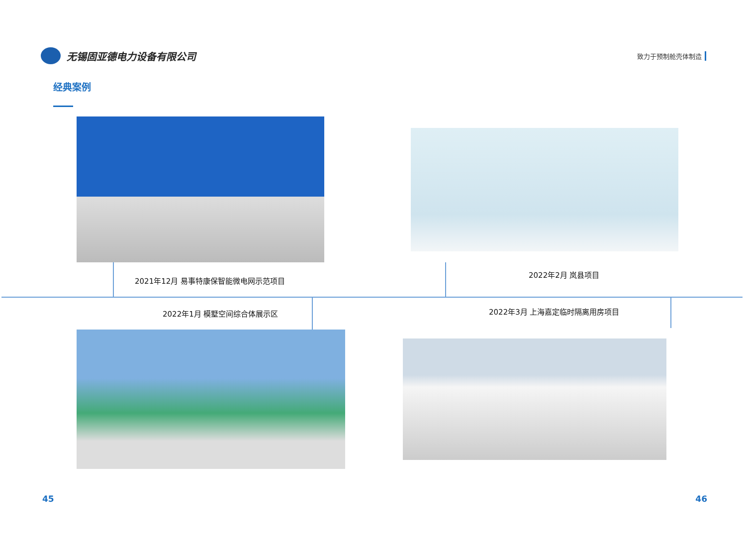无锡固亚德电力设备有限公司
致力于预制舱壳体制造
经典案例
2021年12月 易事特康保智能微电网示范项目
2022年2月 岚县项目
2022年1月 模墅空间综合体展示区 2022年3月 上海嘉定临时隔离用房项目
45 46